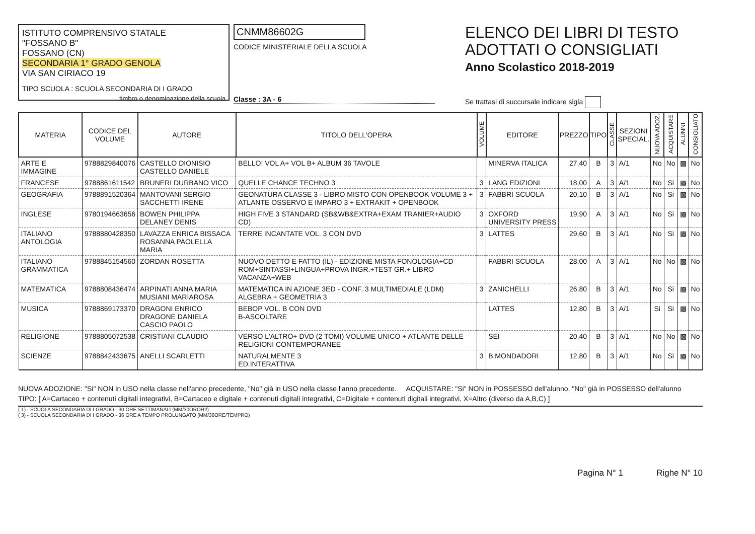ISTITUTO COMPRENSIVO STATALE
"FOSSANO B"
FOSSANO (CN)
SECONDARIA 1° GRADO GENOLA
VIA SAN CIRIACO 19
TIPO SCUOLA : SCUOLA SECONDARIA DI I GRADO
timbro o denominazione della scuola
CNMM86602G
CODICE MINISTERIALE DELLA SCUOLA
Classe : 3A - 6
ELENCO DEI LIBRI DI TESTO
ADOTTATI O CONSIGLIATI
Anno Scolastico 2018-2019
Se trattasi di succursale indicare sigla
| MATERIA | CODICE DEL VOLUME | AUTORE | TITOLO DELL'OPERA | VOLUME | EDITORE | PREZZO | TIPO | CLASSE | SEZIONI SPECIAL. | NUOVA ADOZ. | ACQUISTARE | ALUNNI | CONSIGLIATO |
| --- | --- | --- | --- | --- | --- | --- | --- | --- | --- | --- | --- | --- | --- |
| ARTE E IMMAGINE | 9788829840076 | CASTELLO DIONISIO CASTELLO DANIELE | BELLO! VOL A+ VOL B+ ALBUM 36 TAVOLE | | MINERVA ITALICA | 27,40 | B | 3 | A/1 | No | No | ▩ | No |
| FRANCESE | 9788861611542 | BRUNERI DURBANO VICO | QUELLE CHANCE TECHNO 3 | 3 | LANG EDIZIONI | 18,00 | A | 3 | A/1 | No | Si | ▩ | No |
| GEOGRAFIA | 9788891520364 | MANTOVANI SERGIO SACCHETTI IRENE | GEONATURA CLASSE 3 - LIBRO MISTO CON OPENBOOK VOLUME 3 + ATLANTE OSSERVO E IMPARO 3 + EXTRAKIT + OPENBOOK | 3 | FABBRI SCUOLA | 20,10 | B | 3 | A/1 | No | Si | ▩ | No |
| INGLESE | 9780194663656 | BOWEN PHILIPPA DELANEY DENIS | HIGH FIVE 3 STANDARD (SB&WB&EXTRA+EXAM TRANIER+AUDIO CD) | 3 | OXFORD UNIVERSITY PRESS | 19,90 | A | 3 | A/1 | No | Si | ▩ | No |
| ITALIANO ANTOLOGIA | 9788880428350 | LAVAZZA ENRICA BISSACA ROSANNA PAOLELLA MARIA | TERRE INCANTATE VOL. 3 CON DVD | 3 | LATTES | 29,60 | B | 3 | A/1 | No | Si | ▩ | No |
| ITALIANO GRAMMATICA | 9788845154560 | ZORDAN ROSETTA | NUOVO DETTO E FATTO (IL) - EDIZIONE MISTA FONOLOGIA+CD ROM+SINTASSI+LINGUA+PROVA INGR.+TEST GR.+ LIBRO VACANZA+WEB | | FABBRI SCUOLA | 28,00 | A | 3 | A/1 | No | No | ▩ | No |
| MATEMATICA | 9788808436474 | ARPINATI ANNA MARIA MUSIANI MARIAROSA | MATEMATICA IN AZIONE 3ED - CONF. 3 MULTIMEDIALE (LDM) ALGEBRA + GEOMETRIA 3 | 3 | ZANICHELLI | 26,80 | B | 3 | A/1 | No | Si | ▩ | No |
| MUSICA | 9788869173370 | DRAGONI ENRICO DRAGONE DANIELA CASCIO PAOLO | BEBOP VOL. B CON DVD B-ASCOLTARE | | LATTES | 12,80 | B | 3 | A/1 | Si | Si | ▩ | No |
| RELIGIONE | 9788805072538 | CRISTIANI CLAUDIO | VERSO L'ALTRO+ DVD (2 TOMI) VOLUME UNICO + ATLANTE DELLE RELIGIONI CONTEMPORANEE | | SEI | 20,40 | B | 3 | A/1 | No | No | ▩ | No |
| SCIENZE | 9788842433675 | ANELLI SCARLETTI | NATURALMENTE 3 ED.INTERATTIVA | 3 | B.MONDADORI | 12,80 | B | 3 | A/1 | No | Si | ▩ | No |
NUOVA ADOZIONE: "Si" NON in USO nella classe nell'anno precedente, "No" già in USO nella classe l'anno precedente. ACQUISTARE: "Si" NON in POSSESSO dell'alunno, "No" già in POSSESSO dell'alunno
TIPO: [ A=Cartaceo + contenuti digitali integrativi, B=Cartaceo e digitale + contenuti digitali integrativi, C=Digitale + contenuti digitali integrativi, X=Altro (diverso da A,B,C) ]
( 1) - SCUOLA SECONDARIA DI I GRADO - 30 ORE SETTIMANALI (MM/30ORORI/)
( 3) - SCUOLA SECONDARIA DI I GRADO - 36 ORE A TEMPO PROLUNGATO (MM/36ORE/TEMPRO)
Pagina N° 1 Righe N° 10